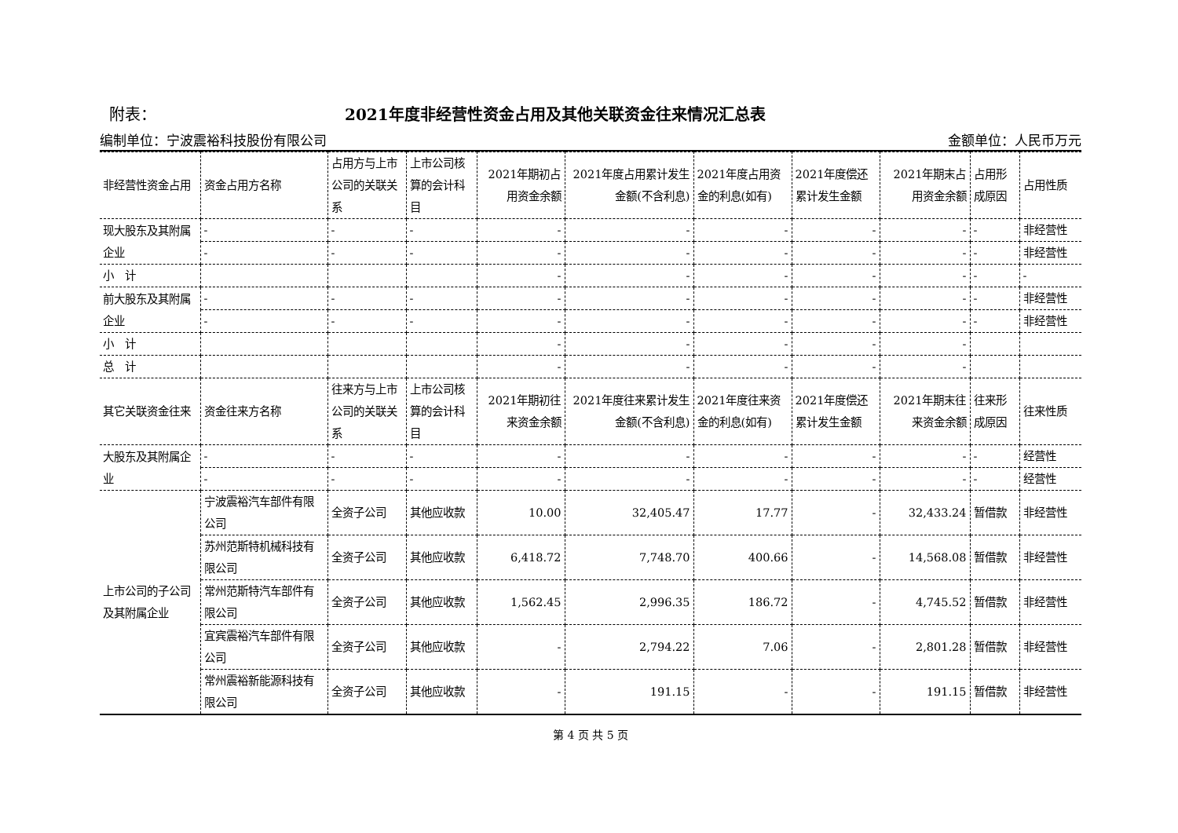附表： 2021年度非经营性资金占用及其他关联资金往来情况汇总表
编制单位：宁波震裕科技股份有限公司 金额单位：人民币万元
| 非经营性资金占用 | 资金占用方名称 | 占用方与上市公司的关联关系 | 上市公司核算的会计科目 | 2021年期初占用资金余额 | 2021年度占用累计发生金额(不含利息) | 2021年度占用资金的利息(如有) | 2021年度偿还累计发生金额 | 2021年期末占用资金余额 | 占用形成原因 | 占用性质 |
| 现大股东及其附属企业 | - | - | - | - | - | - | - | - | - | 非经营性 |
| | - | - | - | - | - | - | - | - | - | 非经营性 |
| 小 计 | | | | - | - | - | - | - | - | - |
| 前大股东及其附属企业 | - | - | - | - | - | - | - | - | - | 非经营性 |
| | - | - | - | - | - | - | - | - | - | 非经营性 |
| 小 计 | | | | - | - | - | - | - | | |
| 总 计 | | | | - | - | - | - | - | | |
| 其它关联资金往来 | 资金往来方名称 | 往来方与上市公司的关联关系 | 上市公司核算的会计科目 | 2021年期初往来资金余额 | 2021年度往来累计发生金额(不含利息) | 2021年度往来资金的利息(如有) | 2021年度偿还累计发生金额 | 2021年期末往来资金余额 | 往来形成原因 | 往来性质 |
| 大股东及其附属企业 | - | - | - | - | - | - | - | - | - | 经营性 |
| | - | - | - | - | - | - | - | - | - | 经营性 |
| 上市公司的子公司及其附属企业 | 宁波震裕汽车部件有限公司 | 全资子公司 | 其他应收款 | 10.00 | 32,405.47 | 17.77 | - | 32,433.24 | 暂借款 | 非经营性 |
| | 苏州范斯特机械科技有限公司 | 全资子公司 | 其他应收款 | 6,418.72 | 7,748.70 | 400.66 | - | 14,568.08 | 暂借款 | 非经营性 |
| | 常州范斯特汽车部件有限公司 | 全资子公司 | 其他应收款 | 1,562.45 | 2,996.35 | 186.72 | - | 4,745.52 | 暂借款 | 非经营性 |
| | 宜宾震裕汽车部件有限公司 | 全资子公司 | 其他应收款 | - | 2,794.22 | 7.06 | - | 2,801.28 | 暂借款 | 非经营性 |
| | 常州震裕新能源科技有限公司 | 全资子公司 | 其他应收款 | - | 191.15 | - | - | 191.15 | 暂借款 | 非经营性 |
第 4 页 共 5 页